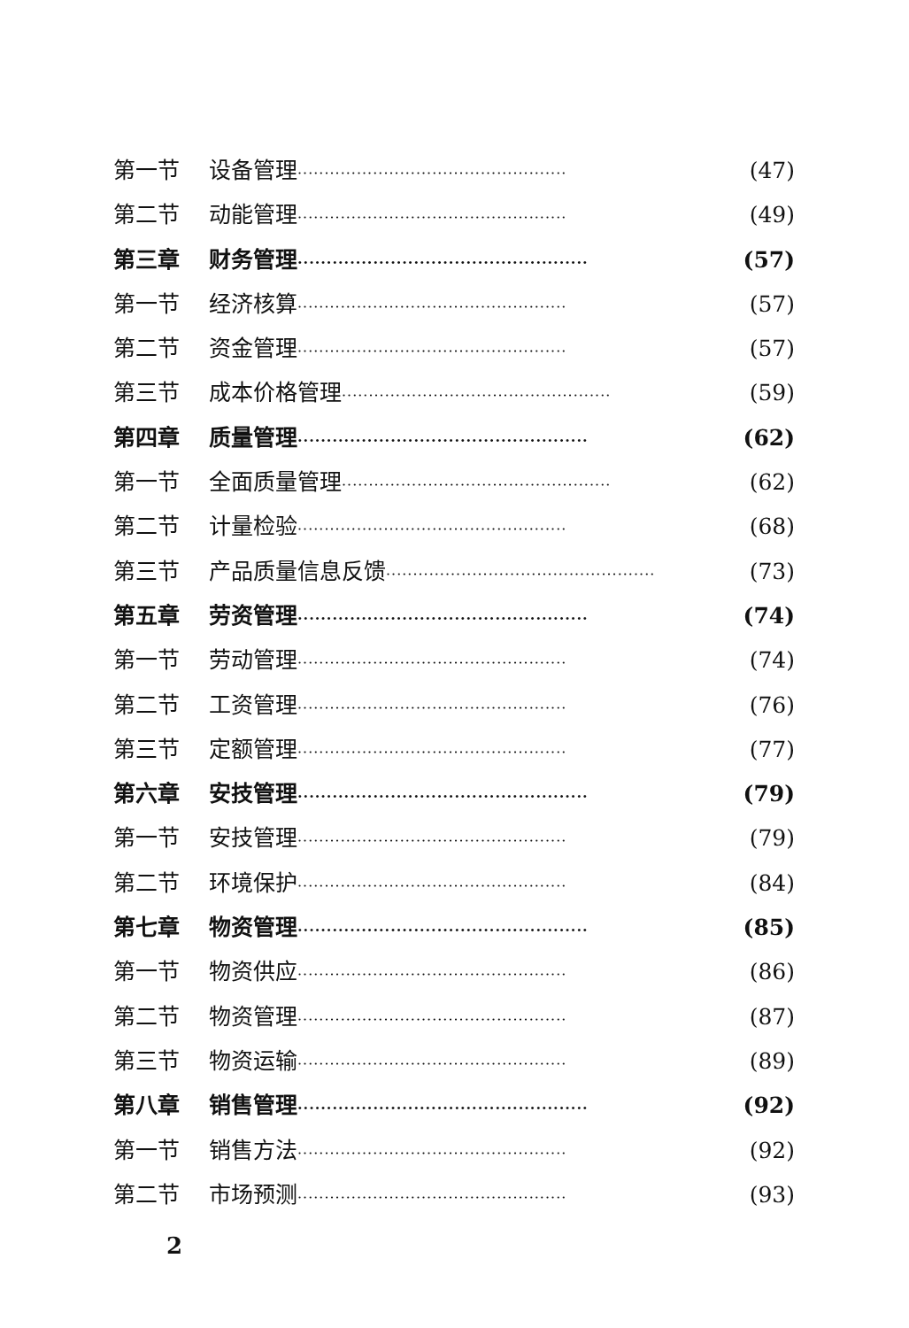第一节 设备管理 ·················································· (47)
第二节 动能管理 ·················································· (49)
第三章 财务管理 ·················································· (57)
第一节 经济核算 ·················································· (57)
第二节 资金管理 ·················································· (57)
第三节 成本价格管理 ·················································· (59)
第四章 质量管理 ·················································· (62)
第一节 全面质量管理 ·················································· (62)
第二节 计量检验 ·················································· (68)
第三节 产品质量信息反馈 ·················································· (73)
第五章 劳资管理 ·················································· (74)
第一节 劳动管理 ·················································· (74)
第二节 工资管理 ·················································· (76)
第三节 定额管理 ·················································· (77)
第六章 安技管理 ·················································· (79)
第一节 安技管理 ·················································· (79)
第二节 环境保护 ·················································· (84)
第七章 物资管理 ·················································· (85)
第一节 物资供应 ·················································· (86)
第二节 物资管理 ·················································· (87)
第三节 物资运输 ·················································· (89)
第八章 销售管理 ·················································· (92)
第一节 销售方法 ·················································· (92)
第二节 市场预测 ·················································· (93)
2